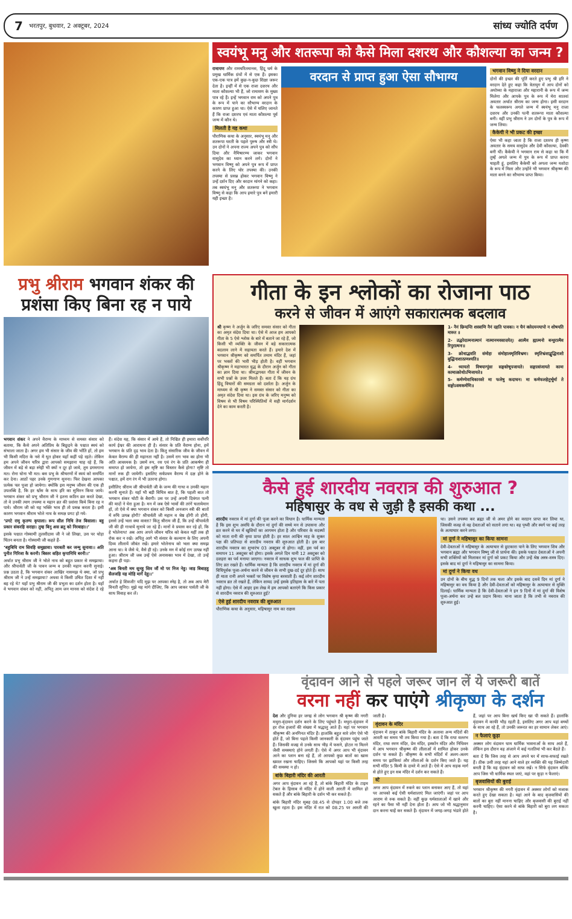7 भरतपुर, बुधवार, 2 अक्टूबर, 2024 सांध्य ज्योति दर्पण
स्वयंभू मनु और शतरूपा को कैसे मिला दशरथ और कौशल्या का जन्म ?
रामायण और रामचरितमानस, हिंदू धर्म के प्रमुख धार्मिक ग्रंथों में से एक हैं। इसका एक-एक पात्र हमें कुछ-न-कुछ शिक्षा जरूर देता है। इन्हीं में से एक राजा दशरथ और माता कौशल्या भी हैं, जो रामायण के मुख्य पात्र रहे हैं। इन्हें भगवान राम को अपने पुत्र के रूप में पाने का सौभाग्य वरदान के कारण प्राप्त हुआ था। ऐसे में चलिए जानते हैं कि राजा दशरथ एवं माता कौशल्या पूर्व जन्म में कौन थे।
मिलती है यह कथा
पौराणिक कथा के अनुसार, स्वयंभू मनु और शतरूपा धरती के पहले पुरुष और स्त्री थे। उन दोनों ने अपना राज्य अपने पुत्र को सौंप दिया और नैमिषारण्य जाकर भगवान वासुदेव का ध्यान करने लगे। दोनों ने भगवान विष्णु को अपने पुत्र रूप में प्राप्त करने के लिए घोर तपस्या की। उनकी तपस्या से प्रसन्न होकर भगवान विष्णु ने उन्हें दर्शन दिए और वरदान मांगने को कहा। तब स्वयंभू मनु और शतरूपा ने भगवान विष्णु से कहा कि आप हमारे पुत्र बनें हमारी यही इच्छा है।
वरदान से प्राप्त हुआ ऐसा सौभाग्य
भगवान विष्णु ने दिया वरदान
दोनों की इच्छा की पूर्ति करते हुए प्रभु श्री हरि ने वरदान देते हुए कहा कि त्रेतायुग में आप दोनों को अयोध्या के महाराजा और महारानी के रूप में जन्म मिलेगा और आपके पुत्र के रूप में मेरा सातवां अवतार अर्थात श्रीराम का जन्म होगा। इसी वरदान के फलस्वरूप अगले जन्म में स्वयंभू मनु राजा दशरथ और उनकी पत्नी शतरूपा माता कौशल्या बनी। वहीं प्रभु श्रीराम ने उन दोनों के पुत्र के रूप में जन्म लिया।
कैकेयी ने भी प्रकट की इच्छा
ऐसा भी कहा जाता है कि राजा दशरथ ही कृष्ण अवतार के समय वासुदेव और देवी कौशल्या, देवकी बनी थीं। कैकेयी ने भगवान राम से कहा था कि मैं तुम्हें अगले जन्म में पुत्र के रूप में प्राप्त करना चाहती हूं, इसलिए कैकेयी को अगला जन्म यशोदा के रूप में मिला और उन्होंने भी भगवान श्रीकृष्ण की माता बनने का सौभाग्य प्राप्त किया।
प्रभु श्रीराम भगवान शंकर की प्रशंसा किए बिना रह न पाये
भगवान शंकर ने अपने वैराग्य के माध्यम से समस्त संसार को बताया, कि कैसे अपने अतिप्रिय के बिछुड़ने के पश्चात स्वयं को संभाला जाता है। अगर हम भी संसार के जीव की भाँति हों, तो हम भी किसी मदिरा के नशे में धुत होकर यहाँ कहीं पड़े रहते। लेकिन हम अपने जीवन चरित्र द्वारा आपको समझाना चाह रहे हैं, कि जीवन में बड़े से बड़ा स्नेही भी क्यों न दूर हो जाये, तुम डगमगाना मत। रोना धोना भी मत। बस प्रभु के श्रीचरणों में स्वयं को समर्पित कर देना। आठों पहर उनके गुणगाण सुनना। फिर देखना आपका प्रत्येक पल पूजा हो जायेगा। क्योंकि इस मनुष्य जीवन की एक ही उपलब्धि है, कि हर श्वाँस के साथ हरि का सुमिरन किया जाये। भगवान शंकर को प्रभु श्रीराम जी ने इतना कठिन व्रत करते देखा, तो वे उनकी त्याग तपस्या व महान व्रत की प्रशंसा किये बिना रह न पाये। श्रीराम जी को यह भक्ति भाव ही तो प्रसन्न करता है। इसी कारण भगवान श्रीराम भोले नाथ के समक्ष प्रगट हो गये-
‘प्रगटे रामु कृतग्य कृपाला। रूप सील निधि तेज बिसाला। बहु प्रकार संकरहि सराहा। तुम्ह बिनु अस ब्रतु को निरबाहा।।’
इसके पश्चात गोस्वामी तुलसीदास जी ने जो लिखा, उस पर थोड़ा चिंतन बनता है। गोस्वामी जी कहते हैं-
‘बहुबिधि राम सिवहि समुझावा। पारबती कर जन्मु सुनावा।। अति पुनीत गिरिजा कै करनी। बिस्तर सहित कृपानिधि बरनी।।’
अर्थात प्रभु श्रीराम जी ने भोले नाथ को बहुत प्रकार से समझाया। और श्रीपार्वती जी के पावन जन्म व उनकी महान करनी सुनाई। प्रश्न उठता है, कि भगवान शंकर आखिर नासमझ थे क्या, जो प्रभु श्रीराम जी ने उन्हें समझाया? अथवा वे किसी उचित दिशा में नहीं बह रहे थे? यहाँ प्रभु श्रीराम जी की प्रभुता का दर्शन होता है। यहाँ वे भगवान शंकर को नहीं, अपितु आम जन मानस को संदेश दे रहे हैं। संदेश यह, कि संसार में आये हैं, तो निश्चित ही हमारा सर्वोपरि कार्य ईश्वर की आराधना ही है। संसार के प्रति वैराग्य होना, हमें भगवान के प्रति दृढ़ भाव देता है। किंतु संसारिक जीव के जीवन में केवल वैराग्य की ही महानता नहीं है। उसमें राग भाव का होना भी अति आवश्यक है। उसमें रुप, रस एवं रंग के प्रति आकर्षण ही समाप्त हो जायेगा, तो इस सृष्टि का विस्तार कैसे होगा? सृष्टि तो मानों रुक ही जायेगी। इसलिए सर्वप्रथम वैराग्य में दक्ष होने के पश्चात, हमें राग रंग में भी उतरना होगा।
इसीलिए श्रीराम जी श्रीपार्वती जी के जन्म की गाथा व उनकी महान करनी सुनाते हैं। यहाँ भी बड़ी विचित्र बात है, कि पहली बात तो भगवान शंकर चोटी के बैरागी। उस पर उन्हें अपनी दिवंगत पत्नी की यादों ने घेरा हुआ है। मन में जब ऐसे भावों की तरंगें चलायेमान हों, तो ऐसे में क्या भगवान शंकर को किसी अनजान स्त्री की बातों में रुचि उत्पन्न होगी? श्रीपार्वती जी महान व श्रेष्ठ होंगी तो होंगी, इससे उन्हें भला क्या वास्ता? किंतु श्रीराम जी हैं, कि उन्हें श्रीपार्वती जी की ही गाथायें सुनाये जा रहे हैं। मानों वे प्रयास कर रहे हों, कि हे भोलेनाथ! अब आप अपने जीवन चरित्र को केवल यहीं तक ही रोक कर न रखें। अपितु आगे भी संसार के कल्याण के लिए अपनी दिव्य लीलायें जीवंत रखें। हमारे भोलेनाथ को भला क्या समझ आना था। वे जैसे थे, वैसे ही रहे। उनके मन में कोई राग उत्पन्न नहीं हुआ। श्रीराम जी जब उन्हें ऐसे अनासक्त भाव में देखा, तो उन्हें कहना ही पड़ा-
‘अब बिनती मम सुनहु सिव जौं मो पर निज नेहु। जाइ बिबाहहु सैलजहि यह मोहि मागें देहु।।’
अर्थात हे शिवजी! यदि मुझ पर आपका स्नेह है, तो अब आप मेरी विनती सुनिए। मुझे यह मांगे दीजिए, कि आप जाकर पार्वती जी के साथ विवाह कर लें।
गीता के इन श्लोकों का रोजाना पाठ
करने से जीवन में आएंगे सकारात्मक बदलाव
श्री कृष्ण ने अर्जुन के जरिए समस्त संसार को गीता का अमृत संदेश दिया था। ऐसे में आज हम आपको गीता के 5 ऐसे श्लोक के बारे में बताने जा रहे हैं, जो किसी भी व्यक्ति के जीवन में बड़े सकारात्मक बदलाव लाने में सहायता करते हैं। हमारे देश में भगवान श्रीकृष्ण को समर्पित तमाम मंदिर हैं, जहां पर भक्तों की भारी भीड़ होती है। वहीं भगवान श्रीकृष्ण ने महाभारत युद्ध के दौरान अर्जुन को गीता का ज्ञान दिया था। श्रीमद्भगवत गीता में जीवन के सभी प्रश्नों के उत्तर मिलते हैं। बता दें कि यह ग्रंथ हिंदू विचारों की समग्रता को दर्शाता है। अर्जुन के माध्यम से श्री कृष्ण ने समस्त संसार को गीता का अमृत संदेश दिया था। इस ग्रंथ के जरिए मनुष्य को विषम से भी विषम परिस्थितियों में सही मार्गदर्शन देने का काम करती है।
1- नैनं छिन्दन्ति शस्त्राणि नैनं दहति पावकः। न चैनं क्लेदयन्त्यापो न शोषयति मारुत ॥
2- उद्धरेदात्मनात्मानं नात्मानमवसादयेत्। आत्मैव ह्यात्मनो बन्धुरात्मैव रिपुरात्मनः॥
3- क्रोधाद्भवति संमोहः संमोहात्स्मृतिविभ्रमः। स्मृतिभ्रंशाद्बुद्धिनाशो बुद्धिनाशात्प्रणश्यति॥
4- ध्यायतो विषयान्पुंसः सङ्गस्तेषूपजायते। सङ्गात्संजायते कामः कामात्क्रोधोऽभिजायते॥
5- कर्मण्येवाधिकारस्ते मा फलेषु कदाचन। मा कर्मफलहेतुर्भूर्मा ते सङ्गोऽस्त्वकर्मणि॥
कैसे हुई शारदीय नवरात्र की शुरुआत ?
महिषासुर के वध से जुड़ी है इसकी कथा ...
शारदीय नवरात्र में मां दुर्गा की पूजा करने का विधान है। धार्मिक मान्यता है कि इस शुभ अवधि के दौरान मां दुर्गा की सच्चे मन से उपासना और व्रत करने से घर में खुशियों का आगमन होता है और परिवार के सदस्यों को माता रानी की कृपा प्राप्त होती है। हर साल आश्विन माह के शुक्ल पक्ष की प्रतिपदा से शारदीय नवरात्र की शुरुआत होती है। इस बार शारदीय नवरात्र का शुभारंभ 03 अक्टूबर से होगा। वहीं, इस पर्व का समापन 11 अक्टूबर को होगा। इसके अगले दिन यानी 12 अक्टूबर को दशहरा का पर्व मनाया जाएगा। नवरात्र में साधक शुभ फल की प्राप्ति के लिए व्रत रखते हैं। धार्मिक मान्यता है कि शारदीय नवरात्र में मां दुर्गा की विधिपूर्वक पूजा-अर्चना करने से जीवन के सभी दुख-दर्द दूर होते हैं। साथ ही माता रानी अपने भक्तों पर विशेष कृपा बरसाती हैं। कई लोग शारदीय नवरात्र व्रत तो रखते हैं, लेकिन शायद उन्हें इसके इतिहास के बारे में पता नहीं होगा। ऐसे में आइए इस लेख में हम आपको बताएंगे कि किस प्रकार से शारदीय नवरात्र की शुरुआत हुई?
ऐसे हुई शारदीय नवरात्र की शुरुआत
पौराणिक कथा के अनुसार, महिषासुर नाम का राक्षस
था। उसने तपस्या कर ब्रह्मा जी से अमर होने का वरदान प्राप्त कर लिया था, जिसकी वजह से वह देवताओं को सताने लगा था। वह पृथ्वी और स्वर्ग पर कई तरह के अत्याचार करने लगा।
मां दुर्गा ने महिषासुर का किया सामना
देवी-देवताओं ने महिषासुर के अत्याचार से छुटकारा पाने के लिए भगवान शिव और भगवान ब्रह्मा और भगवान विष्णु जी से प्रार्थना की। इसके पश्चात देवताओं ने अपनी सभी शक्तियों को मिलाकर मां दुर्गा को प्रकट किया और उन्हें श्रेष्ठ अस्त्र-शस्त्र दिए। इसके बाद मां दुर्गा ने महिषासुर का सामना किया।
मां दुर्गा ने किया वध
उन दोनों के बीच युद्ध 9 दिनों तक चला और इसके बाद दसवें दिन मां दुर्गा ने महिषासुर का वध किया है और देवी-देवताओं को महिषासुर के अत्याचार से मुक्ति दिलाई। धार्मिक मान्यता है कि देवी-देवताओं ने इन 9 दिनों में मां दुर्गा की विशेष पूजा-अर्चना कर उन्हें बल प्रदान किया। माना जाता है कि तभी से नवरात्र की शुरुआत हुई।
वृंदावन आने से पहले जरूर जान लें ये जरूरी बातें
वरना नहीं कर पाएंगे श्रीकृष्ण के दर्शन
देश और दुनिया हर जगह से लोग भगवान श्री कृष्ण की नगरी मथुरा-वृंदावन दर्शन करने के लिए पहुंचते हैं। मथुरा-वृंदावन में हर रोज हजारों की संख्या में श्रद्धालु आते हैं। यहां पर भगवान श्रीकृष्ण की अनगिनत मंदिर हैं। हालांकि बहुत सारे लोग ऐसे भी होते हैं, जो बिना पहले किसी जानकारी के वृंदावन पहुंच जाते हैं। जिसकी वजह से उनके साथ भीड़ में फसने, होटल ना मिलने जैसी समस्याएं होने लगती हैं। ऐसे में अगर आप भी वृंदावन आने का प्लान बना रहे हैं, तो आपको कुछ बातों का खास ख्याल रखना चाहिए। जिससे कि आपको यहां पर किसी तरह की समस्या न हो।
बांके बिहारी मंदिर की आरती
अगर आप वृंदावन आ रहे हैं, तो बांके बिहारी मंदिर के टाइम टेबल के हिसाब से मंदिर में होने वाली आरती में शामिल हो सकते हैं और बांके बिहारी के दर्शन भी कर सकते हैं।
बांके बिहारी मंदिर सुबह 08.45 से दोपहर 1.00 बजे तक खुला रहता है। इस मंदिर में रात को 08.25 पर आरती की जाती है।
वृंदावन के मंदिर
वृंदावन में ठाकुर बांके बिहारी मंदिर के अलावा अन्य मंदिरों की आरती का समय भी तय किया गया है। बता दें कि राधा वल्लभ मंदिर, राधा रमण मंदिर, प्रेम मंदिर, इस्कॉन मंदिर और निधिवन में आप भगवान श्रीकृष्ण की लीलाओं में शामिल होकर उनके दर्शन पा सकते हैं। श्रीकृष्ण के सभी मंदिरों में अलग-अलग समय पर झांकियां और लीलाओं के दर्शन किए जाते हैं। यह सभी मंदिर 5 किमी के दायरे में आते हैं। ऐसे में आप सड़क मार्ग से होते हुए इन सब मंदिर में दर्शन कर सकते हैं।
स्टे
अगर आप वृंदावन में रुकने का प्लान बनाकर आए हैं, तो यहां पर आपको कई ऐसी धर्मशालाएं मिल जाएंगी। जहां पर आप आराम से रुक सकते हैं। वहीं कुछ धर्मशालाओं में खाने और रहने का पैसा भी नहीं देना होता है। आप जो भी श्रद्धानुसार दान करना चाहें कर सकते हैं। वृंदावन में जगह-जगह भंडारे होते हैं, जहां पर आप बिना खर्च किए खा पी सकते हैं। हालांकि वृंदावन में काफी भीड़ रहती है, इसलिए अगर आप यहां बच्चों के साथ आ रहे हैं, तो उनकी जरूरत का हर सामान लेकर आएं।
न फैलाएं कूड़ा
अक्सर लोग वंदावन धाम धार्मिक भावनाओं के साथ आते हैं, लेकिन इस दौरान वह अंजाने में कई गलतियां भी कर बैठते हैं।
बता दें कि जिस तरह से आप अपने घर में साफ-सफाई रखते हैं। ठीक उसी तरह यहां आने वाले हर व्यक्ति की यह जिम्मेदारी बनती है कि वह वृंदावन को साफ रखें। न सिर्फ वृंदावन बल्कि आप जिस भी धार्मिक स्थल जाएं, वहां पर कूड़ा न फैलाएं।
बृजवासियों की बुराई
भगवान श्रीकृष्ण की नगरी वृंदावन में अक्सर लोगों को मजाक करते हुए देखा सकता है। यहां आने के बाद बृजवासियों की बातों का बुरा नहीं मानना चाहिए और बृजवासी की बुराई नहीं करनी चाहिए। ऐसा करने से बांके बिहारी को बुरा लग सकता है।